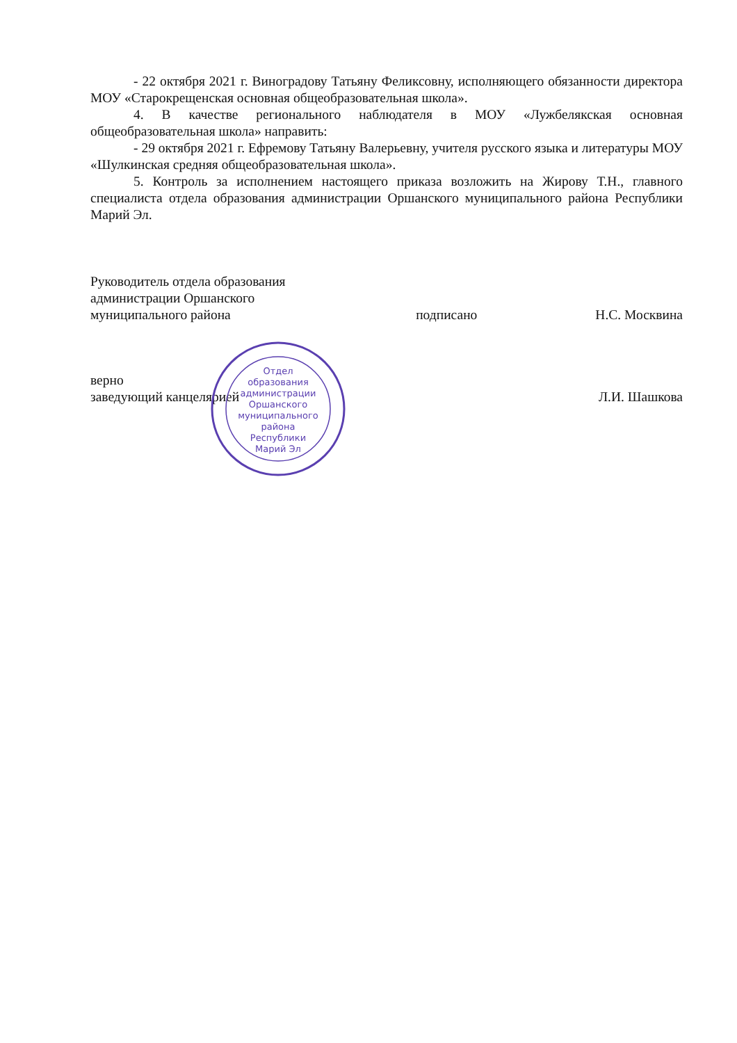- 22 октября 2021 г. Виноградову Татьяну Феликсовну, исполняющего обязанности директора МОУ «Старокрещенская основная общеобразовательная школа».
4. В качестве регионального наблюдателя в МОУ «Лужбелякская основная общеобразовательная школа» направить:
- 29 октября 2021 г. Ефремову Татьяну Валерьевну, учителя русского языка и литературы МОУ «Шулкинская средняя общеобразовательная школа».
5. Контроль за исполнением настоящего приказа возложить на Жирову Т.Н., главного специалиста отдела образования администрации Оршанского муниципального района Республики Марий Эл.
Руководитель отдела образования
администрации Оршанского
муниципального района подписано Н.С. Москвина
верно
заведующий канцелярией Л.И. Шашкова
Отдел
образования
администрации
Оршанского
муниципального
района
Республики
Марий Эл